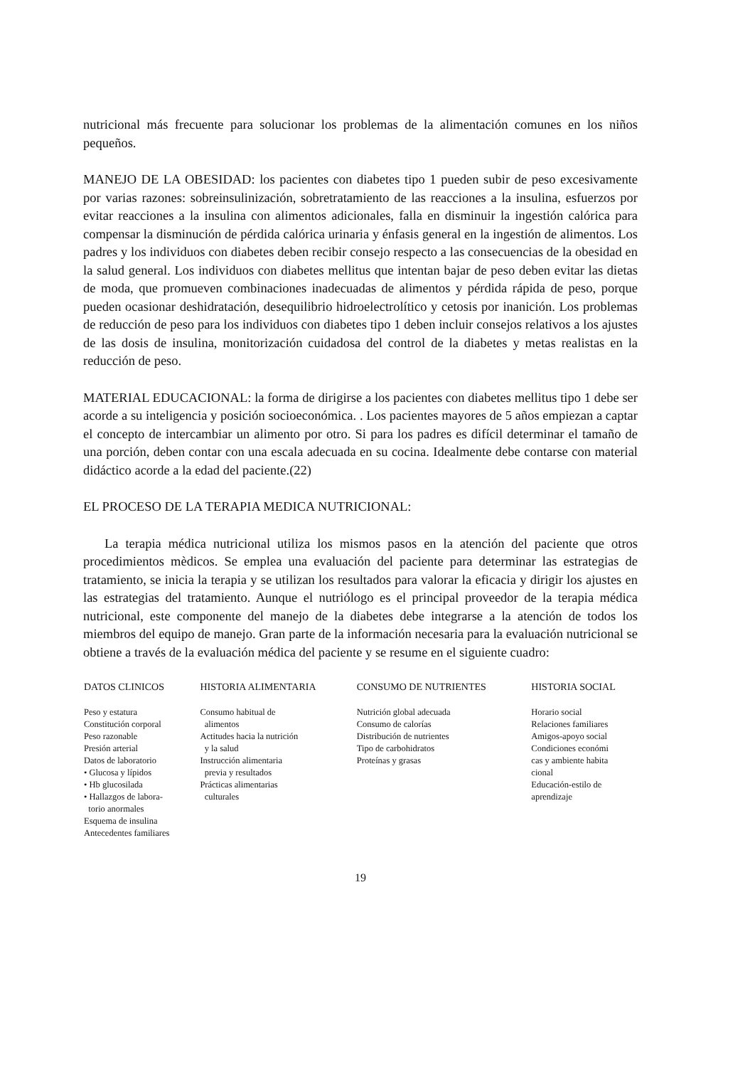nutricional más frecuente para solucionar los problemas de la alimentación comunes en los niños pequeños.
MANEJO DE LA OBESIDAD: los pacientes con diabetes tipo 1 pueden subir de peso excesivamente por varias razones: sobreinsulinización, sobretratamiento de las reacciones a la insulina, esfuerzos por evitar reacciones a la insulina con alimentos adicionales, falla en disminuir la ingestión calórica para compensar la disminución de pérdida calórica urinaria y énfasis general en la ingestión de alimentos. Los padres y los individuos con diabetes deben recibir consejo respecto a las consecuencias de la obesidad en la salud general. Los individuos con diabetes mellitus que intentan bajar de peso deben evitar las dietas de moda, que promueven combinaciones inadecuadas de alimentos y pérdida rápida de peso, porque pueden ocasionar deshidratación, desequilibrio hidroelectrolítico y cetosis por inanición. Los problemas de reducción de peso para los individuos con diabetes tipo 1 deben incluir consejos relativos a los ajustes de las dosis de insulina, monitorización cuidadosa del control de la diabetes y metas realistas en la reducción de peso.
MATERIAL EDUCACIONAL: la forma de dirigirse a los pacientes con diabetes mellitus tipo 1 debe ser acorde a su inteligencia y posición socioeconómica. . Los pacientes mayores de 5 años empiezan a captar el concepto de intercambiar un alimento por otro. Si para los padres es difícil determinar el tamaño de una porción, deben contar con una escala adecuada en su cocina. Idealmente debe contarse con material didáctico acorde a la edad del paciente.(22)
EL PROCESO DE LA TERAPIA MEDICA NUTRICIONAL:
La terapia médica nutricional utiliza los mismos pasos en la atención del paciente que otros procedimientos mèdicos. Se emplea una evaluación del paciente para determinar las estrategias de tratamiento, se inicia la terapia y se utilizan los resultados para valorar la eficacia y dirigir los ajustes en las estrategias del tratamiento. Aunque el nutriólogo es el principal proveedor de la terapia médica nutricional, este componente del manejo de la diabetes debe integrarse a la atención de todos los miembros del equipo de manejo. Gran parte de la información necesaria para la evaluación nutricional se obtiene a través de la evaluación médica del paciente y se resume en el siguiente cuadro:
| DATOS CLINICOS | HISTORIA ALIMENTARIA | CONSUMO DE NUTRIENTES | HISTORIA SOCIAL |
| --- | --- | --- | --- |
| Peso y estatura Constitución corporal Peso razonable Presión arterial Datos de laboratorio • Glucosa y lípidos • Hb glucosilada • Hallazgos de labora- torio anormales Esquema de insulina Antecedentes familiares | Consumo habitual de alimentos Actitudes hacia la nutrición y la salud Instrucción alimentaria previa y resultados Prácticas alimentarias culturales | Nutrición global adecuada Consumo de calorías Distribución de nutrientes Tipo de carbohidratos Proteínas y grasas | Horario social Relaciones familiares Amigos-apoyo social Condiciones económi cas y ambiente habita cional Educación-estilo de aprendizaje |
19